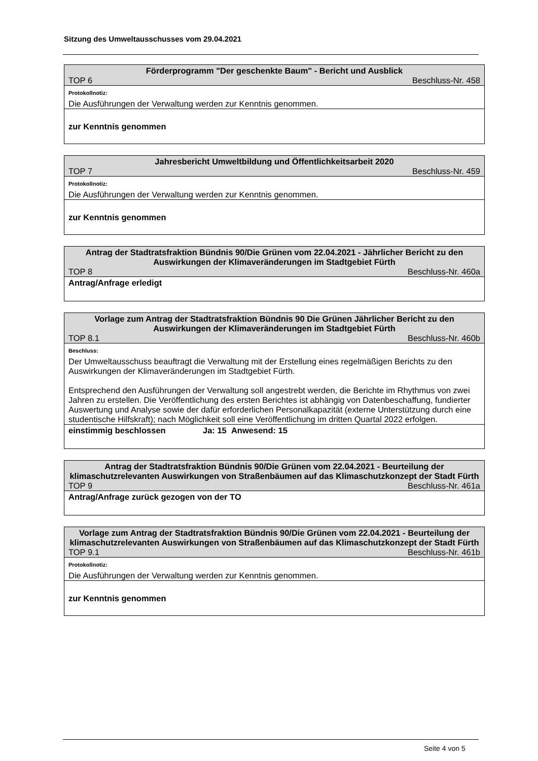Sitzung des Umweltausschusses vom 29.04.2021
| Förderprogramm "Der geschenkte Baum" - Bericht und Ausblick | |
| TOP 6 | Beschluss-Nr. 458 |
| Protokollnotiz: | |
| Die Ausführungen der Verwaltung werden zur Kenntnis genommen. | |
| zur Kenntnis genommen | |
| Jahresbericht Umweltbildung und Öffentlichkeitsarbeit 2020 | |
| TOP 7 | Beschluss-Nr. 459 |
| Protokollnotiz: | |
| Die Ausführungen der Verwaltung werden zur Kenntnis genommen. | |
| zur Kenntnis genommen | |
| Antrag der Stadtratsfraktion Bündnis 90/Die Grünen vom 22.04.2021 - Jährlicher Bericht zu den Auswirkungen der Klimaveränderungen im Stadtgebiet Fürth | |
| TOP 8 | Beschluss-Nr. 460a |
| Antrag/Anfrage erledigt | |
| Vorlage zum Antrag der Stadtratsfraktion Bündnis 90 Die Grünen Jährlicher Bericht zu den Auswirkungen der Klimaveränderungen im Stadtgebiet Fürth | |
| TOP 8.1 | Beschluss-Nr. 460b |
| Beschluss: | |
| Der Umweltausschuss beauftragt die Verwaltung mit der Erstellung eines regelmäßigen Berichts zu den Auswirkungen der Klimaveränderungen im Stadtgebiet Fürth. Entsprechend den Ausführungen der Verwaltung soll angestrebt werden, die Berichte im Rhythmus von zwei Jahren zu erstellen. Die Veröffentlichung des ersten Berichtes ist abhängig von Datenbeschaffung, fundierter Auswertung und Analyse sowie der dafür erforderlichen Personalkapazität (externe Unterstützung durch eine studentische Hilfskraft); nach Möglichkeit soll eine Veröffentlichung im dritten Quartal 2022 erfolgen. | |
| einstimmig beschlossen Ja: 15 Anwesend: 15 | |
| Antrag der Stadtratsfraktion Bündnis 90/Die Grünen vom 22.04.2021 - Beurteilung der klimaschutzrelevanten Auswirkungen von Straßenbäumen auf das Klimaschutzkonzept der Stadt Fürth | |
| TOP 9 | Beschluss-Nr. 461a |
| Antrag/Anfrage zurück gezogen von der TO | |
| Vorlage zum Antrag der Stadtratsfraktion Bündnis 90/Die Grünen vom 22.04.2021 - Beurteilung der klimaschutzrelevanten Auswirkungen von Straßenbäumen auf das Klimaschutzkonzept der Stadt Fürth | |
| TOP 9.1 | Beschluss-Nr. 461b |
| Protokollnotiz: | |
| Die Ausführungen der Verwaltung werden zur Kenntnis genommen. | |
| zur Kenntnis genommen | |
Seite 4 von 5